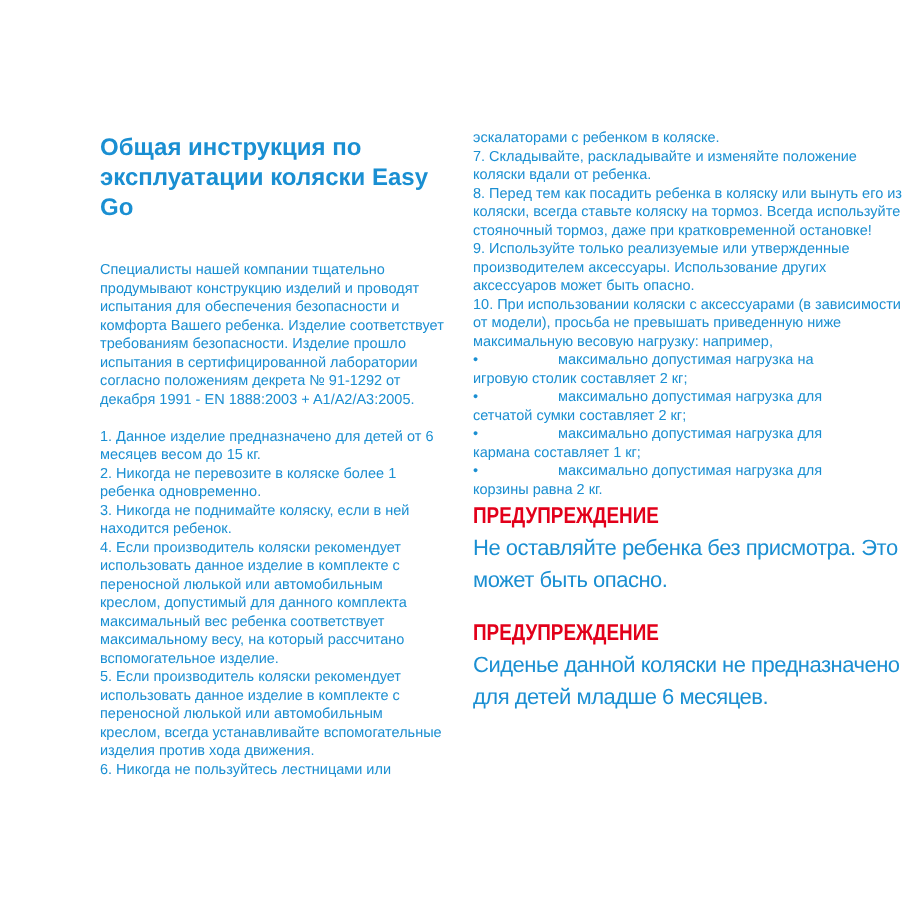Общая инструкция по эксплуатации коляски Easy Go
Специалисты нашей компании тщательно продумывают конструкцию изделий и проводят испытания для обеспечения безопасности и комфорта Вашего ребенка. Изделие соответствует требованиям безопасности. Изделие прошло испытания в сертифицированной лаборатории согласно положениям декрета № 91-1292 от декабря 1991 - EN 1888:2003 + A1/A2/A3:2005.
1. Данное изделие предназначено для детей от 6 месяцев весом до 15 кг.
2. Никогда не перевозите в коляске более 1 ребенка одновременно.
3. Никогда не поднимайте коляску, если в ней находится ребенок.
4. Если производитель коляски рекомендует использовать данное изделие в комплекте с переносной люлькой или автомобильным креслом, допустимый для данного комплекта максимальный вес ребенка соответствует максимальному весу, на который рассчитано вспомогательное изделие.
5. Если производитель коляски рекомендует использовать данное изделие в комплекте с переносной люлькой или автомобильным креслом, всегда устанавливайте вспомогательные изделия против хода движения.
6. Никогда не пользуйтесь лестницами или
эскалаторами с ребенком в коляске.
7. Складывайте, раскладывайте и изменяйте положение коляски вдали от ребенка.
8. Перед тем как посадить ребенка в коляску или вынуть его из коляски, всегда ставьте коляску на тормоз. Всегда используйте стояночный тормоз, даже при кратковременной остановке!
9. Используйте только реализуемые или утвержденные производителем аксессуары. Использование других аксессуаров может быть опасно.
10. При использовании коляски с аксессуарами (в зависимости от модели), просьба не превышать приведенную ниже максимальную весовую нагрузку: например,
• максимально допустимая нагрузка на
игровую столик составляет 2 кг;
• максимально допустимая нагрузка для
сетчатой сумки составляет 2 кг;
• максимально допустимая нагрузка для
кармана составляет 1 кг;
• максимально допустимая нагрузка для
корзины равна 2 кг.
ПРЕДУПРЕЖДЕНИЕ
Не оставляйте ребенка без присмотра. Это может быть опасно.
ПРЕДУПРЕЖДЕНИЕ
Сиденье данной коляски не предназначено для детей младше 6 месяцев.